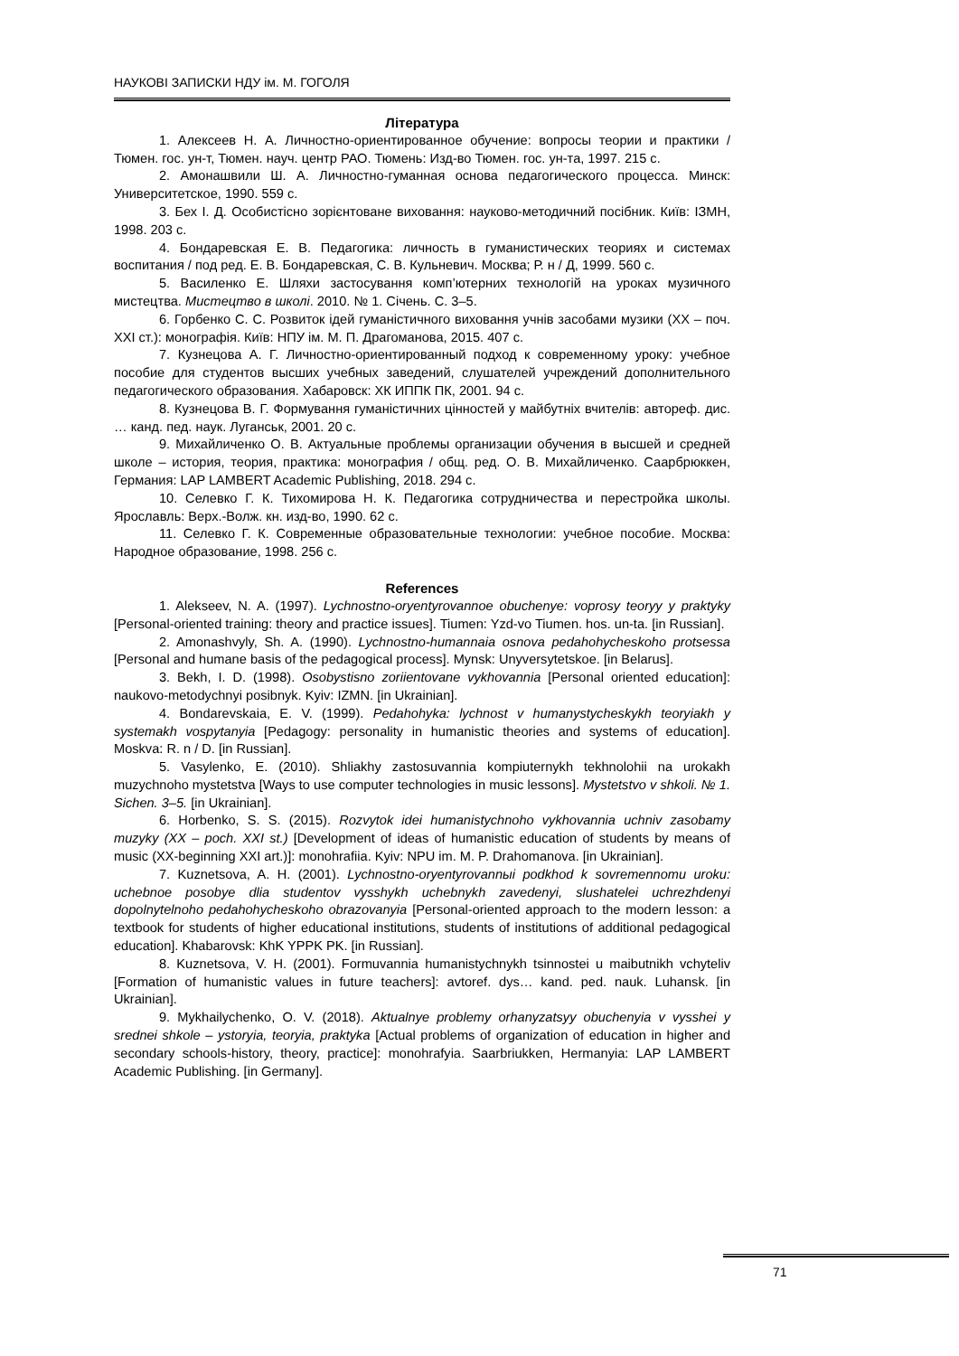НАУКОВІ ЗАПИСКИ НДУ ім. М. ГОГОЛЯ
Література
1. Алексеев Н. А. Личностно-ориентированное обучение: вопросы теории и практики / Тюмен. гос. ун-т, Тюмен. науч. центр РАО. Тюмень: Изд-во Тюмен. гос. ун-та, 1997. 215 с.
2. Амонашвили Ш. А. Личностно-гуманная основа педагогического процесса. Минск: Университетское, 1990. 559 с.
3. Бех І. Д. Особистісно зорієнтоване виховання: науково-методичний посібник. Київ: ІЗМН, 1998. 203 с.
4. Бондаревская Е. В. Педагогика: личность в гуманистических теориях и системах воспитания / под ред. Е. В. Бондаревская, С. В. Кульневич. Москва; Р. н / Д, 1999. 560 с.
5. Василенко Е. Шляхи застосування комп’ютерних технологій на уроках музичного мистецтва. Мистецтво в школі. 2010. № 1. Січень. С. 3–5.
6. Горбенко С. С. Розвиток ідей гуманістичного виховання учнів засобами музики (ХХ – поч. ХХІ ст.): монографія. Київ: НПУ ім. М. П. Драгоманова, 2015. 407 с.
7. Кузнецова А. Г. Личностно-ориентированный подход к современному уроку: учебное пособие для студентов высших учебных заведений, слушателей учреждений дополнительного педагогического образования. Хабаровск: ХК ИППК ПК, 2001. 94 с.
8. Кузнецова В. Г. Формування гуманістичних цінностей у майбутніх вчителів: автореф. дис. … канд. пед. наук. Луганськ, 2001. 20 с.
9. Михайличенко О. В. Актуальные проблемы организации обучения в высшей и средней школе – история, теория, практика: монография / общ. ред. О. В. Михайличенко. Саарбрюккен, Германия: LAP LAMBERT Academic Publishing, 2018. 294 с.
10. Селевко Г. К. Тихомирова Н. К. Педагогика сотрудничества и перестройка школы. Ярославль: Верх.-Волж. кн. изд-во, 1990. 62 с.
11. Селевко Г. К. Современные образовательные технологии: учебное пособие. Москва: Народное образование, 1998. 256 с.
References
1. Alekseev, N. A. (1997). Lychnostno-oryentyrovannoe obuchenye: voprosy teoryy y praktyky [Personal-oriented training: theory and practice issues]. Tiumen: Yzd-vo Tiumen. hos. un-ta. [in Russian].
2. Amonashvyly, Sh. A. (1990). Lychnostno-humannaia osnova pedahohycheskoho protsessa [Personal and humane basis of the pedagogical process]. Mynsk: Unyversytetskoe. [in Belarus].
3. Bekh, I. D. (1998). Osobystisno zoriientovane vykhovannia [Personal oriented education]: naukovo-metodychnyi posibnyk. Kyiv: IZMN. [in Ukrainian].
4. Bondarevskaia, E. V. (1999). Pedahohyka: lychnost v humanystycheskykh teoryiakh y systemakh vospytanyia [Pedagogy: personality in humanistic theories and systems of education]. Moskva: R. n / D. [in Russian].
5. Vasylenko, E. (2010). Shliakhy zastosuvannia kompiuternykh tekhnolohii na urokakh muzychnoho mystetstva [Ways to use computer technologies in music lessons]. Mystetstvo v shkoli. № 1. Sichen. 3–5. [in Ukrainian].
6. Horbenko, S. S. (2015). Rozvytok idei humanistychnoho vykhovannia uchniv zasobamy muzyky (XX – poch. XXI st.) [Development of ideas of humanistic education of students by means of music (XX-beginning XXI art.)]: monohrafiia. Kyiv: NPU im. M. P. Drahomanova. [in Ukrainian].
7. Kuznetsova, A. H. (2001). Lychnostno-oryentyrovannыi podkhod k sovremennomu uroku: uchebnoe posobye dlia studentov vysshykh uchebnykh zavedenyi, slushatelei uchrezhdenyi dopolnytelnoho pedahohycheskoho obrazovanyia [Personal-oriented approach to the modern lesson: a textbook for students of higher educational institutions, students of institutions of additional pedagogical education]. Khabarovsk: KhK YPPK PK. [in Russian].
8. Kuznetsova, V. H. (2001). Formuvannia humanistychnykh tsinnostei u maibutnikh vchyteliv [Formation of humanistic values in future teachers]: avtoref. dys… kand. ped. nauk. Luhansk. [in Ukrainian].
9. Mykhailychenko, O. V. (2018). Aktualnye problemy orhanyzatsyy obuchenyia v vysshei y srednei shkole – ystoryia, teoryia, praktyka [Actual problems of organization of education in higher and secondary schools-history, theory, practice]: monohrafyia. Saarbriukken, Hermanyia: LAP LAMBERT Academic Publishing. [in Germany].
71